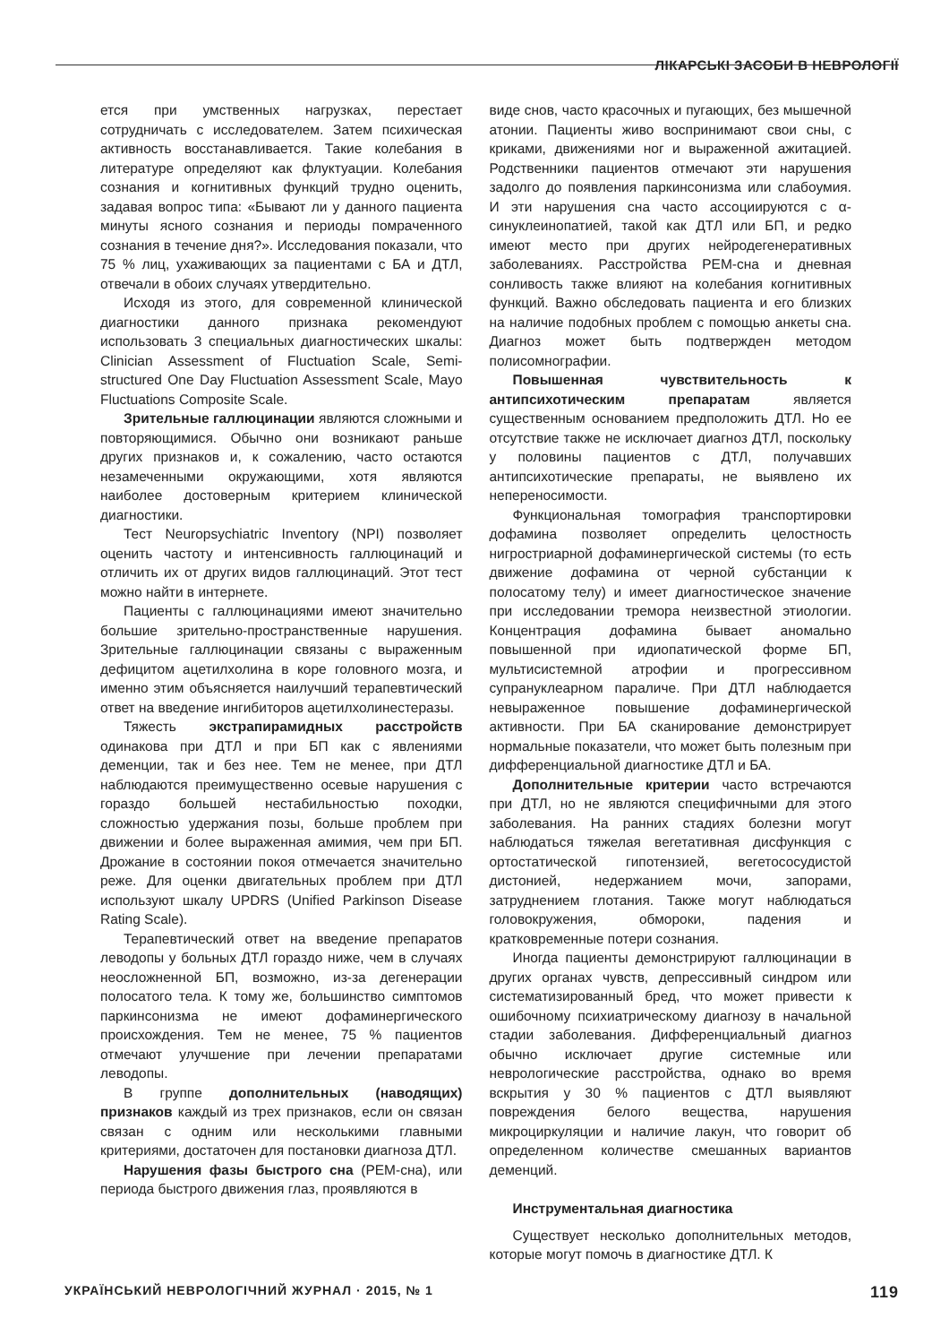ЛІКАРСЬКІ ЗАСОБИ В НЕВРОЛОГІЇ
ется при умственных нагрузках, перестает сотрудничать с исследователем. Затем психическая активность восстанавливается. Такие колебания в литературе определяют как флуктуации. Колебания сознания и когнитивных функций трудно оценить, задавая вопрос типа: «Бывают ли у данного пациента минуты ясного сознания и периоды помраченного сознания в течение дня?». Исследования показали, что 75 % лиц, ухаживающих за пациентами с БА и ДТЛ, отвечали в обоих случаях утвердительно.
Исходя из этого, для современной клинической диагностики данного признака рекомендуют использовать 3 специальных диагностических шкалы: Clinician Assessment of Fluctuation Scale, Semi-structured One Day Fluctuation Assessment Scale, Mayo Fluctuations Composite Scale.
Зрительные галлюцинации являются сложными и повторяющимися. Обычно они возникают раньше других признаков и, к сожалению, часто остаются незамеченными окружающими, хотя являются наиболее достоверным критерием клинической диагностики.
Тест Neuropsychiatric Inventory (NPI) позволяет оценить частоту и интенсивность галлюцинаций и отличить их от других видов галлюцинаций. Этот тест можно найти в интернете.
Пациенты с галлюцинациями имеют значительно большие зрительно-пространственные нарушения. Зрительные галлюцинации связаны с выраженным дефицитом ацетилхолина в коре головного мозга, и именно этим объясняется наилучший терапевтический ответ на введение ингибиторов ацетилхолинестеразы.
Тяжесть экстрапирамидных расстройств одинакова при ДТЛ и при БП как с явлениями деменции, так и без нее. Тем не менее, при ДТЛ наблюдаются преимущественно осевые нарушения с гораздо большей нестабильностью походки, сложностью удержания позы, больше проблем при движении и более выраженная амимия, чем при БП. Дрожание в состоянии покоя отмечается значительно реже. Для оценки двигательных проблем при ДТЛ используют шкалу UPDRS (Unified Parkinson Disease Rating Scale).
Терапевтический ответ на введение препаратов леводопы у больных ДТЛ гораздо ниже, чем в случаях неосложненной БП, возможно, из-за дегенерации полосатого тела. К тому же, большинство симптомов паркинсонизма не имеют дофаминергического происхождения. Тем не менее, 75 % пациентов отмечают улучшение при лечении препаратами леводопы.
В группе дополнительных (наводящих) признаков каждый из трех признаков, если он связан связан с одним или несколькими главными критериями, достаточен для постановки диагноза ДТЛ.
Нарушения фазы быстрого сна (РЕМ-сна), или периода быстрого движения глаз, проявляются в
виде снов, часто красочных и пугающих, без мышечной атонии. Пациенты живо воспринимают свои сны, с криками, движениями ног и выраженной ажитацией. Родственники пациентов отмечают эти нарушения задолго до появления паркинсонизма или слабоумия. И эти нарушения сна часто ассоциируются с α-синуклеинопатией, такой как ДТЛ или БП, и редко имеют место при других нейродегенеративных заболеваниях. Расстройства РЕМ-сна и дневная сонливость также влияют на колебания когнитивных функций. Важно обследовать пациента и его близких на наличие подобных проблем с помощью анкеты сна. Диагноз может быть подтвержден методом полисомнографии.
Повышенная чувствительность к антипсихотическим препаратам является существенным основанием предположить ДТЛ. Но ее отсутствие также не исключает диагноз ДТЛ, поскольку у половины пациентов с ДТЛ, получавших антипсихотические препараты, не выявлено их непереносимости.
Функциональная томография транспортировки дофамина позволяет определить целостность нигростриарной дофаминергической системы (то есть движение дофамина от черной субстанции к полосатому телу) и имеет диагностическое значение при исследовании тремора неизвестной этиологии. Концентрация дофамина бывает аномально повышенной при идиопатической форме БП, мультисистемной атрофии и прогрессивном супрануклеарном параличе. При ДТЛ наблюдается невыраженное повышение дофаминергической активности. При БА сканирование демонстрирует нормальные показатели, что может быть полезным при дифференциальной диагностике ДТЛ и БА.
Дополнительные критерии часто встречаются при ДТЛ, но не являются специфичными для этого заболевания. На ранних стадиях болезни могут наблюдаться тяжелая вегетативная дисфункция с ортостатической гипотензией, вегетососудистой дистонией, недержанием мочи, запорами, затруднением глотания. Также могут наблюдаться головокружения, обмороки, падения и кратковременные потери сознания.
Иногда пациенты демонстрируют галлюцинации в других органах чувств, депрессивный синдром или систематизированный бред, что может привести к ошибочному психиатрическому диагнозу в начальной стадии заболевания. Дифференциальный диагноз обычно исключает другие системные или неврологические расстройства, однако во время вскрытия у 30 % пациентов с ДТЛ выявляют повреждения белого вещества, нарушения микроциркуляции и наличие лакун, что говорит об определенном количестве смешанных вариантов деменций.
Инструментальная диагностика
Существует несколько дополнительных методов, которые могут помочь в диагностике ДТЛ. К
УКРАЇНСЬКИЙ НЕВРОЛОГІЧНИЙ ЖУРНАЛ · 2015, № 1 119